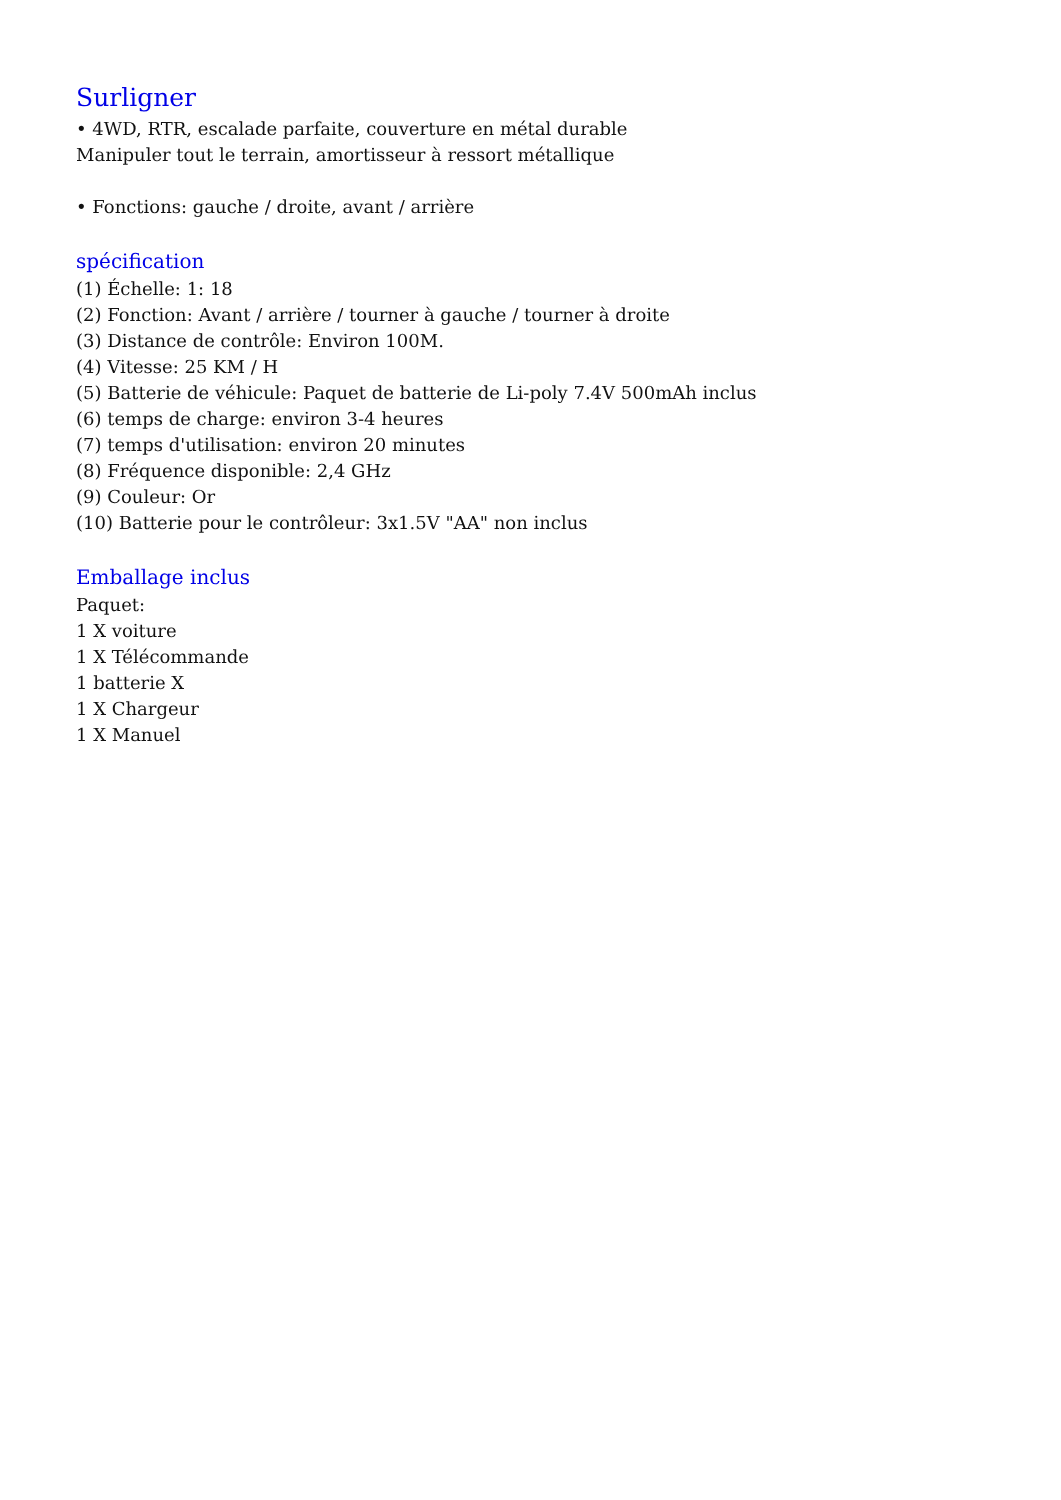Surligner
• 4WD, RTR, escalade parfaite, couverture en métal durable
Manipuler tout le terrain, amortisseur à ressort métallique
• Fonctions: gauche / droite, avant / arrière
spécification
(1) Échelle: 1: 18
(2) Fonction: Avant / arrière / tourner à gauche / tourner à droite
(3) Distance de contrôle: Environ 100M.
(4) Vitesse: 25 KM / H
(5) Batterie de véhicule: Paquet de batterie de Li-poly 7.4V 500mAh inclus
(6) temps de charge: environ 3-4 heures
(7) temps d'utilisation: environ 20 minutes
(8) Fréquence disponible: 2,4 GHz
(9) Couleur: Or
(10) Batterie pour le contrôleur: 3x1.5V "AA" non inclus
Emballage inclus
Paquet:
1 X voiture
1 X Télécommande
1 batterie X
1 X Chargeur
1 X Manuel